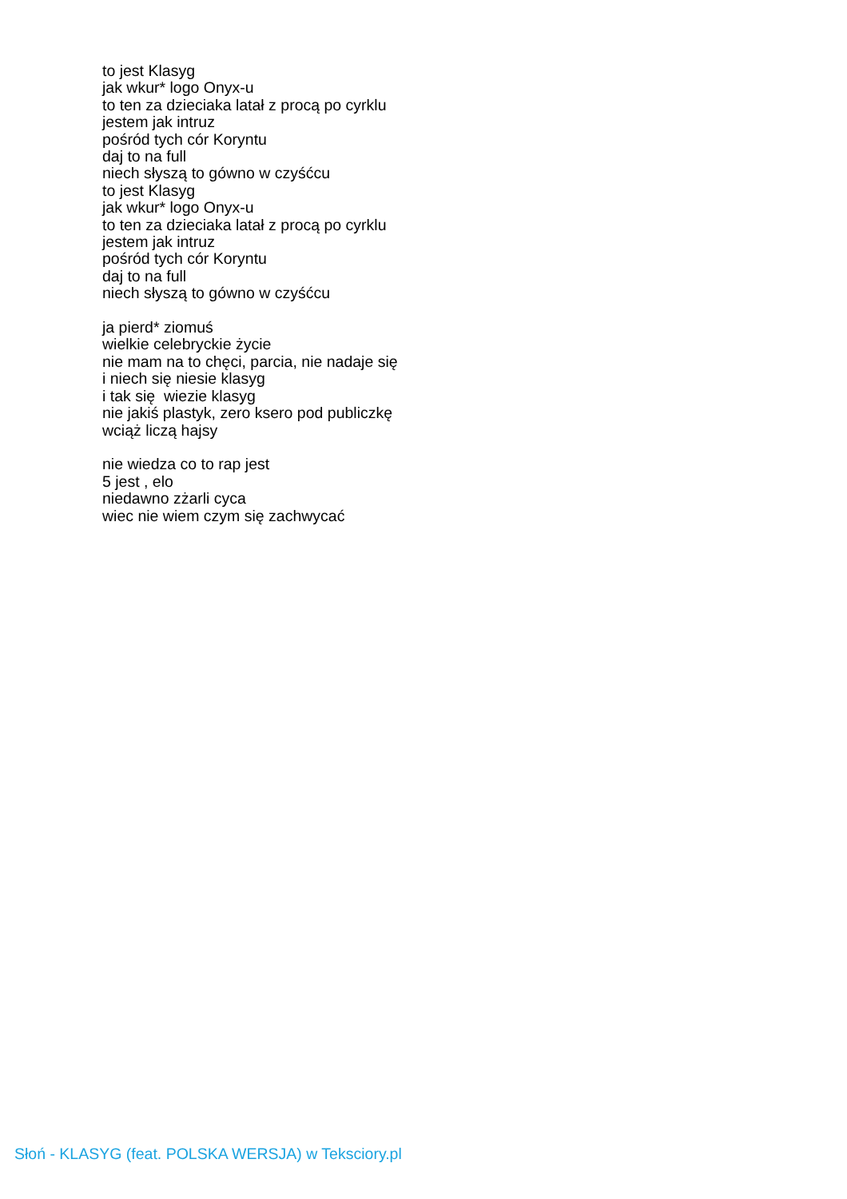to jest Klasyg
jak wkur* logo Onyx-u
to ten za dzieciaka latał z procą po cyrklu
jestem jak intruz
pośród tych cór Koryntu
daj to na full
niech słyszą to gówno w czyśćcu
to jest Klasyg
jak wkur* logo Onyx-u
to ten za dzieciaka latał z procą po cyrklu
jestem jak intruz
pośród tych cór Koryntu
daj to na full
niech słyszą to gówno w czyśćcu
ja pierd* ziomuś
wielkie celebryckie życie
nie mam na to chęci, parcia, nie nadaje się
i niech się niesie klasyg
i tak się wiezie klasyg
nie jakiś plastyk, zero ksero pod publiczkę
wciąż liczą hajsy
nie wiedza co to rap jest
5 jest , elo
niedawno zżarli cyca
wiec nie wiem czym się zachwycać
Słoń - KLASYG (feat. POLSKA WERSJA) w Teksciory.pl